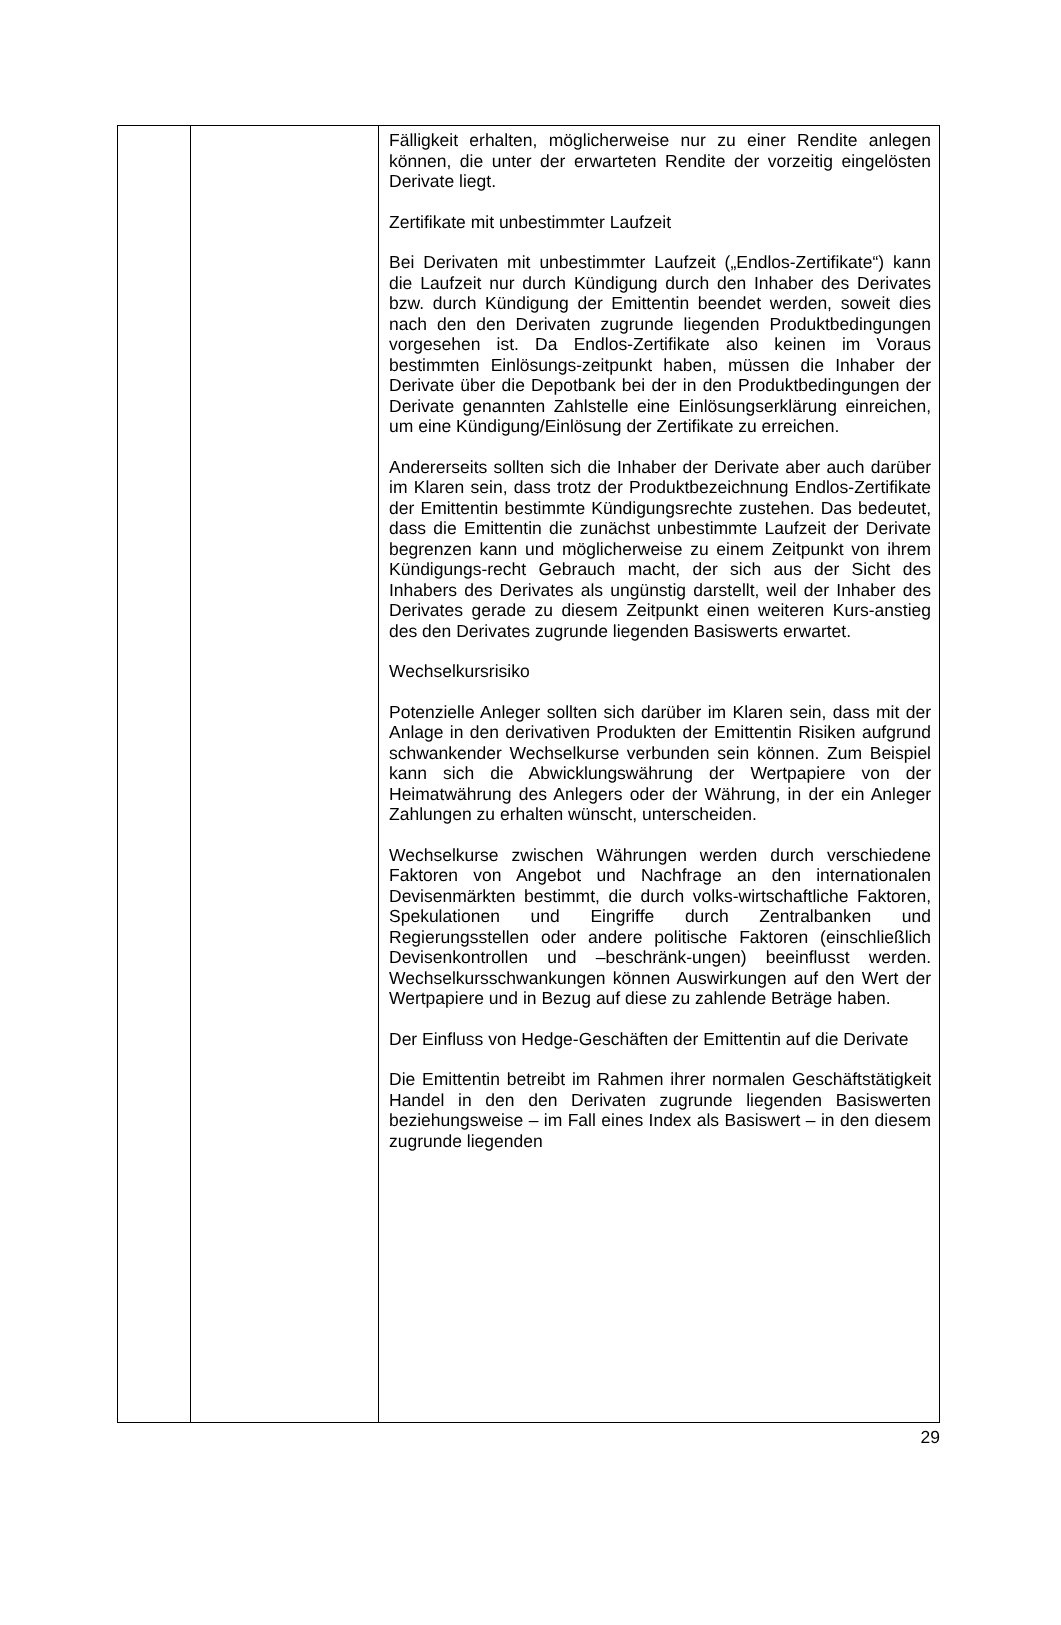| | | Fälligkeit erhalten, möglicherweise nur zu einer Rendite anlegen können, die unter der erwarteten Rendite der vorzeitig eingelösten Derivate liegt. Zertifikate mit unbestimmter Laufzeit Bei Derivaten mit unbestimmter Laufzeit („Endlos-Zertifikate“) kann die Laufzeit nur durch Kündigung durch den Inhaber des Derivates bzw. durch Kündigung der Emittentin beendet werden, soweit dies nach den den Derivaten zugrunde liegenden Produktbedingungen vorgesehen ist. Da Endlos-Zertifikate also keinen im Voraus bestimmten Einlösungs-zeitpunkt haben, müssen die Inhaber der Derivate über die Depotbank bei der in den Produktbedingungen der Derivate genannten Zahlstelle eine Einlösungserklärung einreichen, um eine Kündigung/Einlösung der Zertifikate zu erreichen. Andererseits sollten sich die Inhaber der Derivate aber auch darüber im Klaren sein, dass trotz der Produktbezeichnung Endlos-Zertifikate der Emittentin bestimmte Kündigungsrechte zustehen. Das bedeutet, dass die Emittentin die zunächst unbestimmte Laufzeit der Derivate begrenzen kann und möglicherweise zu einem Zeitpunkt von ihrem Kündigungs-recht Gebrauch macht, der sich aus der Sicht des Inhabers des Derivates als ungünstig darstellt, weil der Inhaber des Derivates gerade zu diesem Zeitpunkt einen weiteren Kurs-anstieg des den Derivates zugrunde liegenden Basiswerts erwartet. Wechselkursrisiko Potenzielle Anleger sollten sich darüber im Klaren sein, dass mit der Anlage in den derivativen Produkten der Emittentin Risiken aufgrund schwankender Wechselkurse verbunden sein können. Zum Beispiel kann sich die Abwicklungswährung der Wertpapiere von der Heimatwährung des Anlegers oder der Währung, in der ein Anleger Zahlungen zu erhalten wünscht, unterscheiden. Wechselkurse zwischen Währungen werden durch verschiedene Faktoren von Angebot und Nachfrage an den internationalen Devisenmärkten bestimmt, die durch volks-wirtschaftliche Faktoren, Spekulationen und Eingriffe durch Zentralbanken und Regierungsstellen oder andere politische Faktoren (einschließlich Devisenkontrollen und –beschränk-ungen) beeinflusst werden. Wechselkursschwankungen können Auswirkungen auf den Wert der Wertpapiere und in Bezug auf diese zu zahlende Beträge haben. Der Einfluss von Hedge-Geschäften der Emittentin auf die Derivate Die Emittentin betreibt im Rahmen ihrer normalen Geschäftstätigkeit Handel in den den Derivaten zugrunde liegenden Basiswerten beziehungsweise – im Fall eines Index als Basiswert – in den diesem zugrunde liegenden |
29